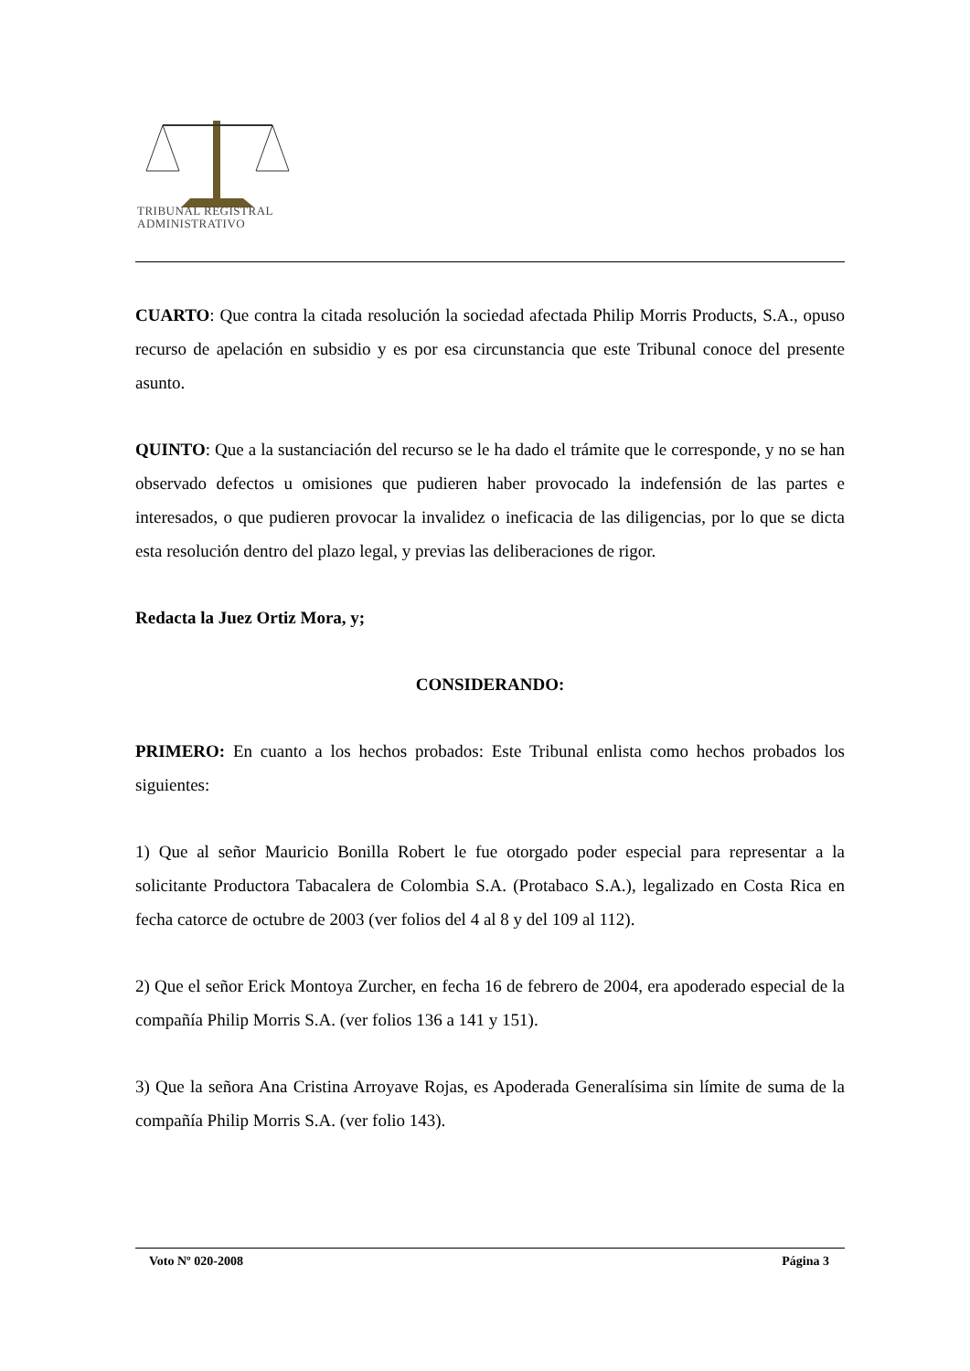TRIBUNAL REGISTRAL
ADMINISTRATIVO
CUARTO: Que contra la citada resolución la sociedad afectada Philip Morris Products, S.A., opuso recurso de apelación en subsidio y es por esa circunstancia que este Tribunal conoce del presente asunto.
QUINTO: Que a la sustanciación del recurso se le ha dado el trámite que le corresponde, y no se han observado defectos u omisiones que pudieren haber provocado la indefensión de las partes e interesados, o que pudieren provocar la invalidez o ineficacia de las diligencias, por lo que se dicta esta resolución dentro del plazo legal, y previas las deliberaciones de rigor.
Redacta la Juez Ortiz Mora, y;
CONSIDERANDO:
PRIMERO: En cuanto a los hechos probados: Este Tribunal enlista como hechos probados los siguientes:
1) Que al señor Mauricio Bonilla Robert le fue otorgado poder especial para representar a la solicitante Productora Tabacalera de Colombia S.A. (Protabaco S.A.), legalizado en Costa Rica en fecha catorce de octubre de 2003 (ver folios del 4 al 8 y del 109 al 112).
2) Que el señor Erick Montoya Zurcher, en fecha 16 de febrero de 2004, era apoderado especial de la compañía Philip Morris S.A. (ver folios 136 a 141 y 151).
3) Que la señora Ana Cristina Arroyave Rojas, es Apoderada Generalísima sin límite de suma de la compañía Philip Morris S.A. (ver folio 143).
Voto Nº 020-2008 Página 3